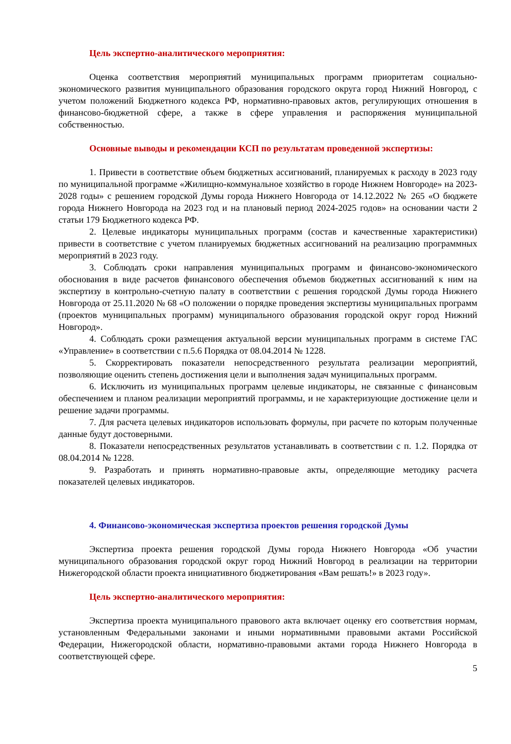Цель экспертно-аналитического мероприятия:
Оценка соответствия мероприятий муниципальных программ приоритетам социально-экономического развития муниципального образования городского округа город Нижний Новгород, с учетом положений Бюджетного кодекса РФ, нормативно-правовых актов, регулирующих отношения в финансово-бюджетной сфере, а также в сфере управления и распоряжения муниципальной собственностью.
Основные выводы и рекомендации КСП по результатам проведенной экспертизы:
1. Привести в соответствие объем бюджетных ассигнований, планируемых к расходу в 2023 году по муниципальной программе «Жилищно-коммунальное хозяйство в городе Нижнем Новгороде» на 2023-2028 годы» с решением городской Думы города Нижнего Новгорода от 14.12.2022 № 265 «О бюджете города Нижнего Новгорода на 2023 год и на плановый период 2024-2025 годов» на основании части 2 статьи 179 Бюджетного кодекса РФ.
2. Целевые индикаторы муниципальных программ (состав и качественные характеристики) привести в соответствие с учетом планируемых бюджетных ассигнований на реализацию программных мероприятий в 2023 году.
3. Соблюдать сроки направления муниципальных программ и финансово-экономического обоснования в виде расчетов финансового обеспечения объемов бюджетных ассигнований к ним на экспертизу в контрольно-счетную палату в соответствии с решения городской Думы города Нижнего Новгорода от 25.11.2020 № 68 «О положении о порядке проведения экспертизы муниципальных программ (проектов муниципальных программ) муниципального образования городской округ город Нижний Новгород».
4. Соблюдать сроки размещения актуальной версии муниципальных программ в системе ГАС «Управление» в соответствии с п.5.6 Порядка от 08.04.2014 № 1228.
5. Скорректировать показатели непосредственного результата реализации мероприятий, позволяющие оценить степень достижения цели и выполнения задач муниципальных программ.
6. Исключить из муниципальных программ целевые индикаторы, не связанные с финансовым обеспечением и планом реализации мероприятий программы, и не характеризующие достижение цели и решение задачи программы.
7. Для расчета целевых индикаторов использовать формулы, при расчете по которым полученные данные будут достоверными.
8. Показатели непосредственных результатов устанавливать в соответствии с п. 1.2. Порядка от 08.04.2014 № 1228.
9. Разработать и принять нормативно-правовые акты, определяющие методику расчета показателей целевых индикаторов.
4. Финансово-экономическая экспертиза проектов решения городской Думы
Экспертиза проекта решения городской Думы города Нижнего Новгорода «Об участии муниципального образования городской округ город Нижний Новгород в реализации на территории Нижегородской области проекта инициативного бюджетирования «Вам решать!» в 2023 году».
Цель экспертно-аналитического мероприятия:
Экспертиза проекта муниципального правового акта включает оценку его соответствия нормам, установленным Федеральными законами и иными нормативными правовыми актами Российской Федерации, Нижегородской области, нормативно-правовыми актами города Нижнего Новгорода в соответствующей сфере.
5